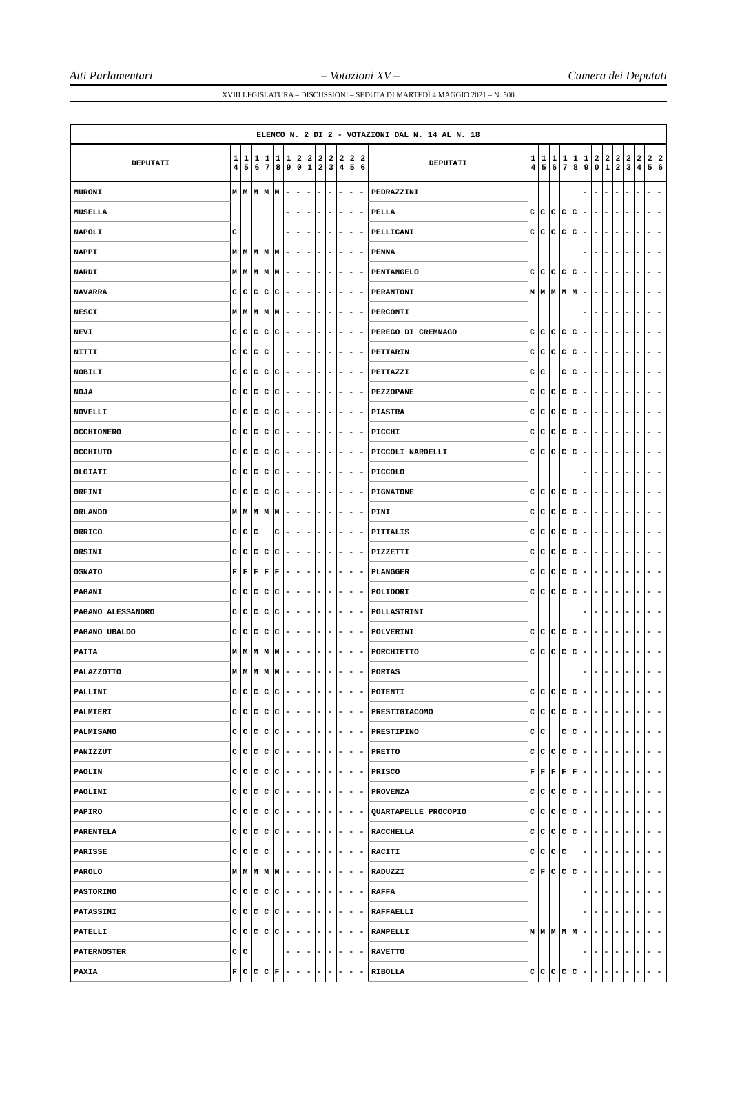Atti Parlamentari – Votazioni XV – Camera dei Deputati
XVIII LEGISLATURA – DISCUSSIONI – SEDUTA DI MARTEDÌ 4 MAGGIO 2021 – N. 500
| ELENCO N. 2 DI 2 - VOTAZIONI DAL N. 14 AL N. 18 | | | | | | | | | | | | | | | | | | | | | | | | | | | |
| --- | --- | --- | --- | --- | --- | --- | --- | --- | --- | --- | --- | --- | --- | --- | --- | --- | --- | --- | --- | --- | --- | --- | --- | --- | --- | --- | --- |
| DEPUTATI | 1 4 | 1 5 | 1 6 | 1 7 | 1 8 | 1 9 | 2 0 | 2 1 | 2 2 | 2 3 | 2 4 | 2 5 | 2 6 | DEPUTATI | 1 4 | 1 5 | 1 6 | 1 7 | 1 8 | 1 9 | 2 0 | 2 1 | 2 2 | 2 3 | 2 4 | 2 5 | 2 6 |
| MURONI | M | M | M | M | M | - | - | - | - | - | - | - | - | PEDRAZZINI | | | | | | - | - | - | - | - | - | - | - |
| MUSELLA | | | | | | - | - | - | - | - | - | - | - | PELLA | C | C | C | C | C | - | - | - | - | - | - | - | - |
| NAPOLI | C | | | | | - | - | - | - | - | - | - | - | PELLICANI | C | C | C | C | C | - | - | - | - | - | - | - | - |
| NAPPI | M | M | M | M | M | - | - | - | - | - | - | - | - | PENNA | | | | | | - | - | - | - | - | - | - | - |
| NARDI | M | M | M | M | M | - | - | - | - | - | - | - | - | PENTANGELO | C | C | C | C | C | - | - | - | - | - | - | - | - |
| NAVARRA | C | C | C | C | C | - | - | - | - | - | - | - | - | PERANTONI | M | M | M | M | M | - | - | - | - | - | - | - | - |
| NESCI | M | M | M | M | M | - | - | - | - | - | - | - | - | PERCONTI | | | | | | - | - | - | - | - | - | - | - |
| NEVI | C | C | C | C | C | - | - | - | - | - | - | - | - | PEREGO DI CREMNAGO | C | C | C | C | C | - | - | - | - | - | - | - | - |
| NITTI | C | C | C | C | | - | - | - | - | - | - | - | - | PETTARIN | C | C | C | C | C | - | - | - | - | - | - | - | - |
| NOBILI | C | C | C | C | C | - | - | - | - | - | - | - | - | PETTAZZI | C | C | | C | C | - | - | - | - | - | - | - | - |
| NOJA | C | C | C | C | C | - | - | - | - | - | - | - | - | PEZZOPANE | C | C | C | C | C | - | - | - | - | - | - | - | - |
| NOVELLI | C | C | C | C | C | - | - | - | - | - | - | - | - | PIASTRA | C | C | C | C | C | - | - | - | - | - | - | - | - |
| OCCHIONERO | C | C | C | C | C | - | - | - | - | - | - | - | - | PICCHI | C | C | C | C | C | - | - | - | - | - | - | - | - |
| OCCHIUTO | C | C | C | C | C | - | - | - | - | - | - | - | - | PICCOLI NARDELLI | C | C | C | C | C | - | - | - | - | - | - | - | - |
| OLGIATI | C | C | C | C | C | - | - | - | - | - | - | - | - | PICCOLO | | | | | | - | - | - | - | - | - | - | - |
| ORFINI | C | C | C | C | C | - | - | - | - | - | - | - | - | PIGNATONE | C | C | C | C | C | - | - | - | - | - | - | - | - |
| ORLANDO | M | M | M | M | M | - | - | - | - | - | - | - | - | PINI | C | C | C | C | C | - | - | - | - | - | - | - | - |
| ORRICO | C | C | C | | C | - | - | - | - | - | - | - | - | PITTALIS | C | C | C | C | C | - | - | - | - | - | - | - | - |
| ORSINI | C | C | C | C | C | - | - | - | - | - | - | - | - | PIZZETTI | C | C | C | C | C | - | - | - | - | - | - | - | - |
| OSNATO | F | F | F | F | F | - | - | - | - | - | - | - | - | PLANGGER | C | C | C | C | C | - | - | - | - | - | - | - | - |
| PAGANI | C | C | C | C | C | - | - | - | - | - | - | - | - | POLIDORI | C | C | C | C | C | - | - | - | - | - | - | - | - |
| PAGANO ALESSANDRO | C | C | C | C | C | - | - | - | - | - | - | - | - | POLLASTRINI | | | | | | - | - | - | - | - | - | - | - |
| PAGANO UBALDO | C | C | C | C | C | - | - | - | - | - | - | - | - | POLVERINI | C | C | C | C | C | - | - | - | - | - | - | - | - |
| PAITA | M | M | M | M | M | - | - | - | - | - | - | - | - | PORCHIETTO | C | C | C | C | C | - | - | - | - | - | - | - | - |
| PALAZZOTTO | M | M | M | M | M | - | - | - | - | - | - | - | - | PORTAS | | | | | | - | - | - | - | - | - | - | - |
| PALLINI | C | C | C | C | C | - | - | - | - | - | - | - | - | POTENTI | C | C | C | C | C | - | - | - | - | - | - | - | - |
| PALMIERI | C | C | C | C | C | - | - | - | - | - | - | - | - | PRESTIGIACOMO | C | C | C | C | C | - | - | - | - | - | - | - | - |
| PALMISANO | C | C | C | C | C | - | - | - | - | - | - | - | - | PRESTIPINO | C | C | | C | C | - | - | - | - | - | - | - | - |
| PANIZZUT | C | C | C | C | C | - | - | - | - | - | - | - | - | PRETTO | C | C | C | C | C | - | - | - | - | - | - | - | - |
| PAOLIN | C | C | C | C | C | - | - | - | - | - | - | - | - | PRISCO | F | F | F | F | F | - | - | - | - | - | - | - | - |
| PAOLINI | C | C | C | C | C | - | - | - | - | - | - | - | - | PROVENZA | C | C | C | C | C | - | - | - | - | - | - | - | - |
| PAPIRO | C | C | C | C | C | - | - | - | - | - | - | - | - | QUARTAPELLE PROCOPIO | C | C | C | C | C | - | - | - | - | - | - | - | - |
| PARENTELA | C | C | C | C | C | - | - | - | - | - | - | - | - | RACCHELLA | C | C | C | C | C | - | - | - | - | - | - | - | - |
| PARISSE | C | C | C | C | | - | - | - | - | - | - | - | - | RACITI | C | C | C | C | | - | - | - | - | - | - | - | - |
| PAROLO | M | M | M | M | M | - | - | - | - | - | - | - | - | RADUZZI | C | F | C | C | C | - | - | - | - | - | - | - | - |
| PASTORINO | C | C | C | C | C | - | - | - | - | - | - | - | - | RAFFA | | | | | | - | - | - | - | - | - | - | - |
| PATASSINI | C | C | C | C | C | - | - | - | - | - | - | - | - | RAFFAELLI | | | | | | - | - | - | - | - | - | - | - |
| PATELLI | C | C | C | C | C | - | - | - | - | - | - | - | - | RAMPELLI | M | M | M | M | M | - | - | - | - | - | - | - | - |
| PATERNOSTER | C | C | | | | - | - | - | - | - | - | - | - | RAVETTO | | | | | | - | - | - | - | - | - | - | - |
| PAXIA | F | C | C | C | F | - | - | - | - | - | - | - | - | RIBOLLA | C | C | C | C | C | - | - | - | - | - | - | - | - |